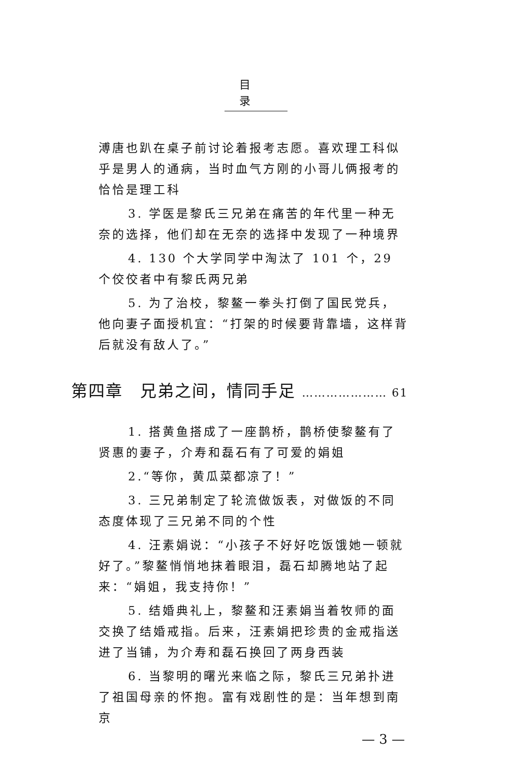目录
溥唐也趴在桌子前讨论着报考志愿。喜欢理工科似乎是男人的通病，当时血气方刚的小哥儿俩报考的恰恰是理工科
3. 学医是黎氏三兄弟在痛苦的年代里一种无奈的选择，他们却在无奈的选择中发现了一种境界
4. 130 个大学同学中淘汰了 101 个，29 个佼佼者中有黎氏两兄弟
5. 为了治校，黎鳌一拳头打倒了国民党兵，他向妻子面授机宜：“打架的时候要背靠墙，这样背后就没有敌人了。”
第四章　兄弟之间，情同手足 ………………… 61
1. 搭黄鱼搭成了一座鹊桥，鹊桥使黎鳌有了贤惠的妻子，介寿和磊石有了可爱的娟姐
2.“等你，黄瓜菜都凉了！”
3. 三兄弟制定了轮流做饭表，对做饭的不同态度体现了三兄弟不同的个性
4. 汪素娟说：“小孩子不好好吃饭饿她一顿就好了。”黎鳌悄悄地抹着眼泪，磊石却腾地站了起来：“娟姐，我支持你！”
5. 结婚典礼上，黎鳌和汪素娟当着牧师的面交换了结婚戒指。后来，汪素娟把珍贵的金戒指送进了当铺，为介寿和磊石换回了两身西装
6. 当黎明的曙光来临之际，黎氏三兄弟扑进了祖国母亲的怀抱。富有戏剧性的是：当年想到南京
— 3 —